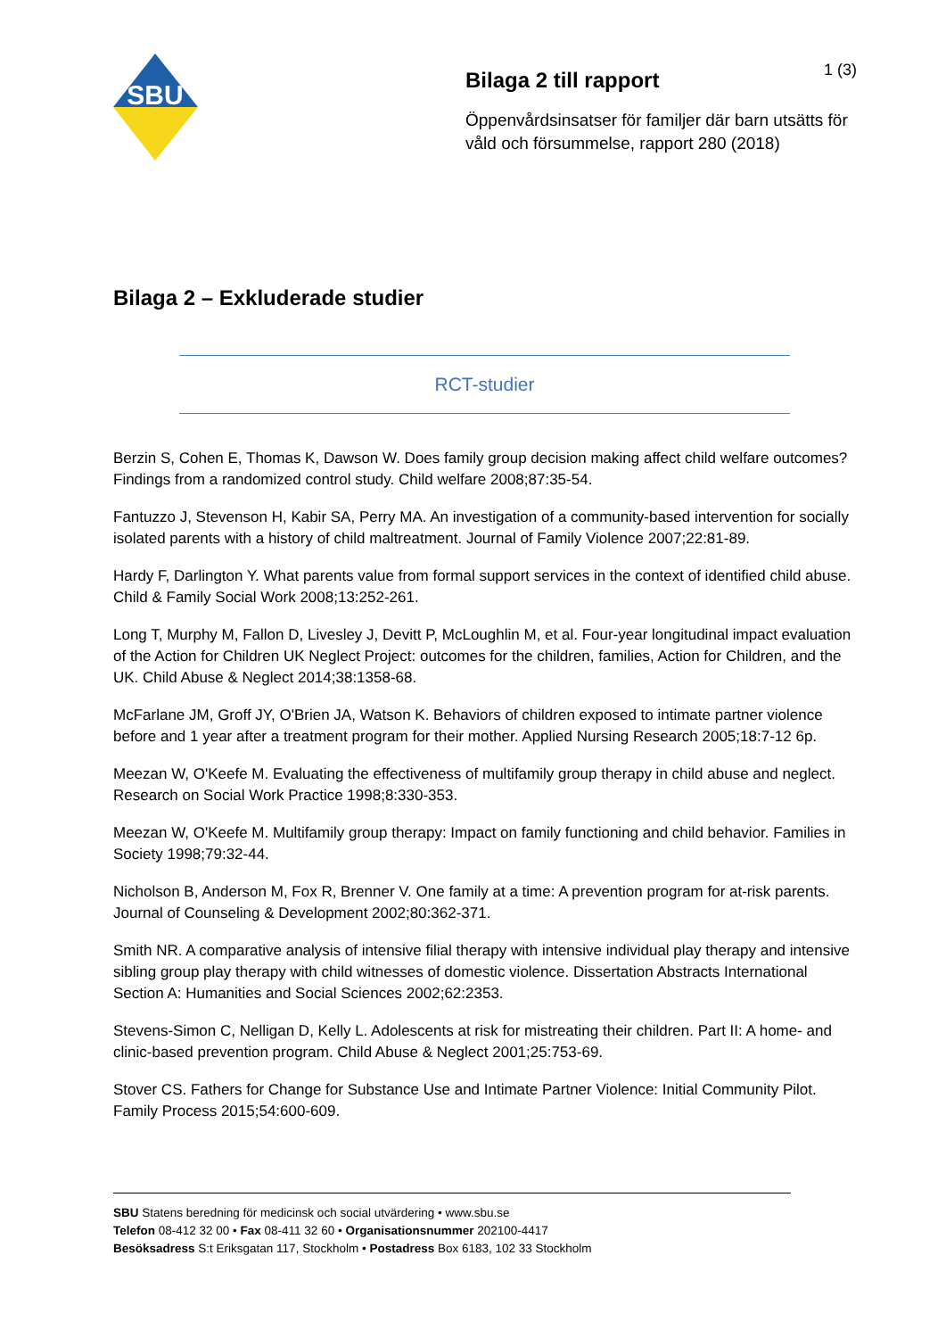SBU
Bilaga 2 till rapport 1 (3)
Öppenvårdsinsatser för familjer där barn utsätts för våld och försummelse, rapport 280 (2018)
Bilaga 2 – Exkluderade studier
RCT-studier
Berzin S, Cohen E, Thomas K, Dawson W. Does family group decision making affect child welfare outcomes? Findings from a randomized control study. Child welfare 2008;87:35-54.
Fantuzzo J, Stevenson H, Kabir SA, Perry MA. An investigation of a community-based intervention for socially isolated parents with a history of child maltreatment. Journal of Family Violence 2007;22:81-89.
Hardy F, Darlington Y. What parents value from formal support services in the context of identified child abuse. Child & Family Social Work 2008;13:252-261.
Long T, Murphy M, Fallon D, Livesley J, Devitt P, McLoughlin M, et al. Four-year longitudinal impact evaluation of the Action for Children UK Neglect Project: outcomes for the children, families, Action for Children, and the UK. Child Abuse & Neglect 2014;38:1358-68.
McFarlane JM, Groff JY, O'Brien JA, Watson K. Behaviors of children exposed to intimate partner violence before and 1 year after a treatment program for their mother. Applied Nursing Research 2005;18:7-12 6p.
Meezan W, O'Keefe M. Evaluating the effectiveness of multifamily group therapy in child abuse and neglect. Research on Social Work Practice 1998;8:330-353.
Meezan W, O'Keefe M. Multifamily group therapy: Impact on family functioning and child behavior. Families in Society 1998;79:32-44.
Nicholson B, Anderson M, Fox R, Brenner V. One family at a time: A prevention program for at-risk parents. Journal of Counseling & Development 2002;80:362-371.
Smith NR. A comparative analysis of intensive filial therapy with intensive individual play therapy and intensive sibling group play therapy with child witnesses of domestic violence. Dissertation Abstracts International Section A: Humanities and Social Sciences 2002;62:2353.
Stevens-Simon C, Nelligan D, Kelly L. Adolescents at risk for mistreating their children. Part II: A home- and clinic-based prevention program. Child Abuse & Neglect 2001;25:753-69.
Stover CS. Fathers for Change for Substance Use and Intimate Partner Violence: Initial Community Pilot. Family Process 2015;54:600-609.
SBU Statens beredning för medicinsk och social utvärdering • www.sbu.se
Telefon 08-412 32 00 • Fax 08-411 32 60 • Organisationsnummer 202100-4417
Besöksadress S:t Eriksgatan 117, Stockholm • Postadress Box 6183, 102 33 Stockholm